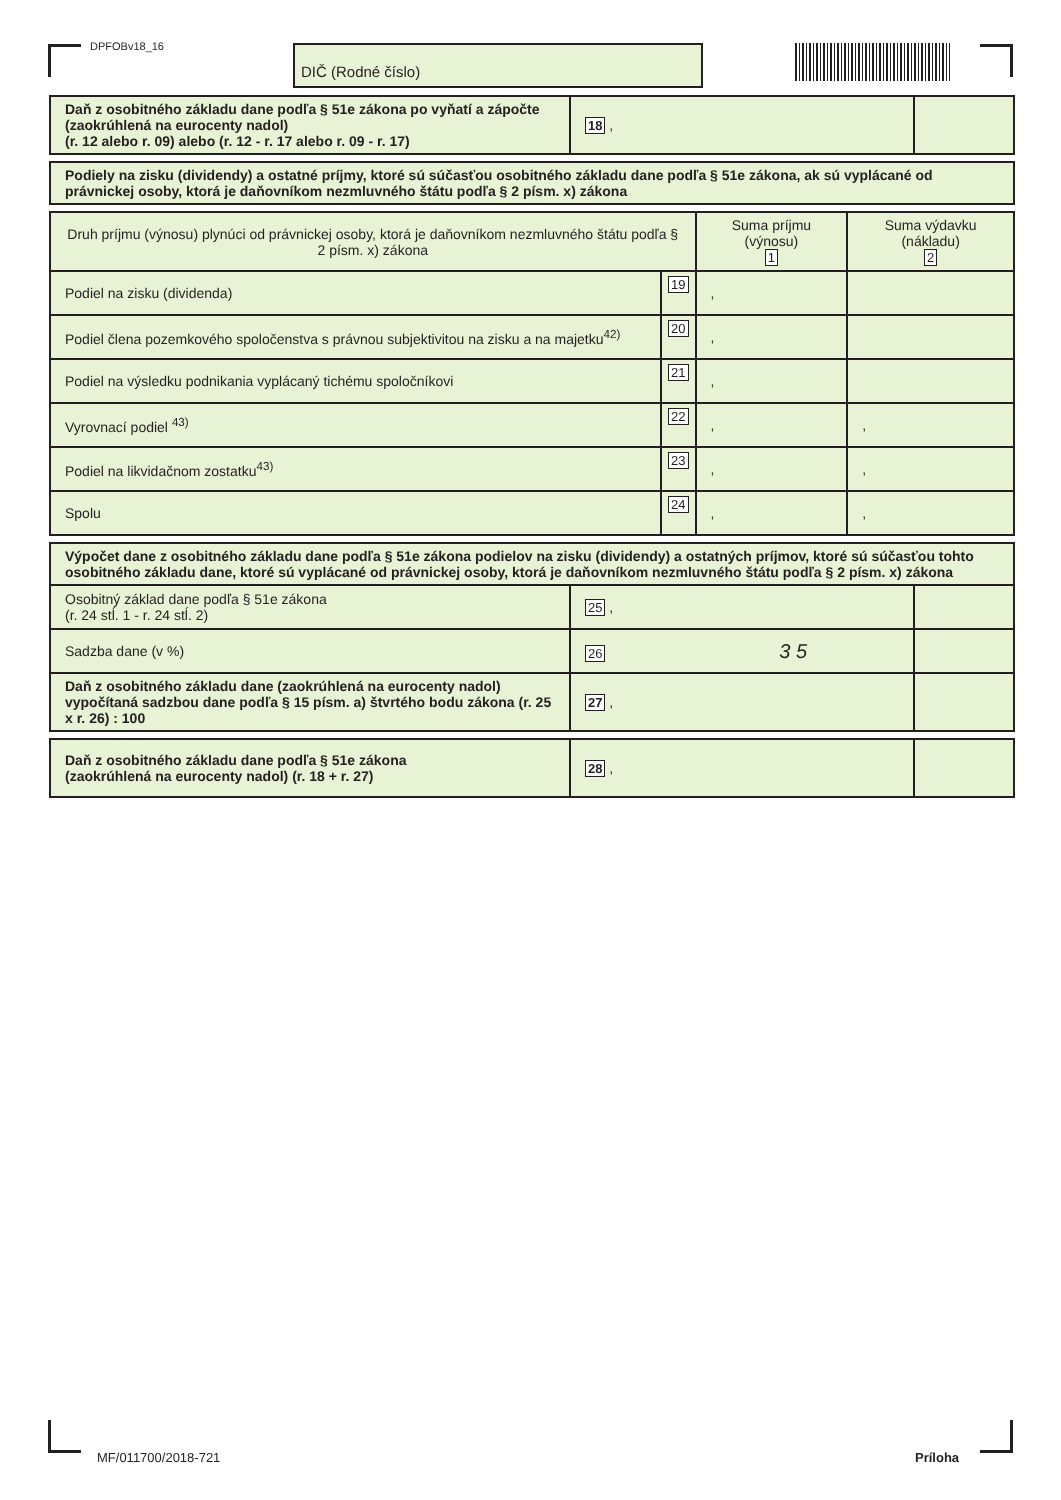DPFOBv18_16 DIČ (Rodné číslo)
| Daň z osobitného základu dane podľa § 51e zákona po vyňatí a zápočte (zaokrúhlená na eurocenty nadol) (r. 12 alebo r. 09) alebo (r. 12 - r. 17 alebo r. 09 - r. 17) | 18 , | |
| Podiely na zisku (dividendy) a ostatné príjmy, ktoré sú súčasťou osobitného základu dane podľa § 51e zákona, ak sú vyplácané od právnickej osoby, ktorá je daňovníkom nezmluvného štátu podľa § 2 písm. x) zákona |
| Druh príjmu (výnosu) plynúci od právnickej osoby, ktorá je daňovníkom nezmluvného štátu podľa § 2 písm. x) zákona | | Suma príjmu (výnosu) 1 | Suma výdavku (nákladu) 2 |
| --- | --- | --- | --- |
| Podiel na zisku (dividenda) | 19 | , | |
| Podiel člena pozemkového spoločenstva s právnou subjektivitou na zisku a na majetku<sup>42)</sup> | 20 | , | |
| Podiel na výsledku podnikania vyplácaný tichému spoločníkovi | 21 | , | |
| Vyrovnací podiel <sup>43)</sup> | 22 | , | , |
| Podiel na likvidačnom zostatku<sup>43)</sup> | 23 | , | , |
| Spolu | 24 | , | , |
| Výpočet dane z osobitného základu dane podľa § 51e zákona podielov na zisku (dividendy) a ostatných príjmov, ktoré sú súčasťou tohto osobitného základu dane, ktoré sú vyplácané od právnickej osoby, ktorá je daňovníkom nezmluvného štátu podľa § 2 písm. x) zákona | | |
| Osobitný základ dane podľa § 51e zákona (r. 24 stĺ. 1 - r. 24 stĺ. 2) | 25 , | |
| Sadzba dane (v %) | 26 3 5 | |
| Daň z osobitného základu dane (zaokrúhlená na eurocenty nadol) vypočítaná sadzbou dane podľa § 15 písm. a) štvrtého bodu zákona (r. 25 x r. 26) : 100 | 27 , | |
| Daň z osobitného základu dane podľa § 51e zákona (zaokrúhlená na eurocenty nadol) (r. 18 + r. 27) | 28 , | |
MF/011700/2018-721 Príloha